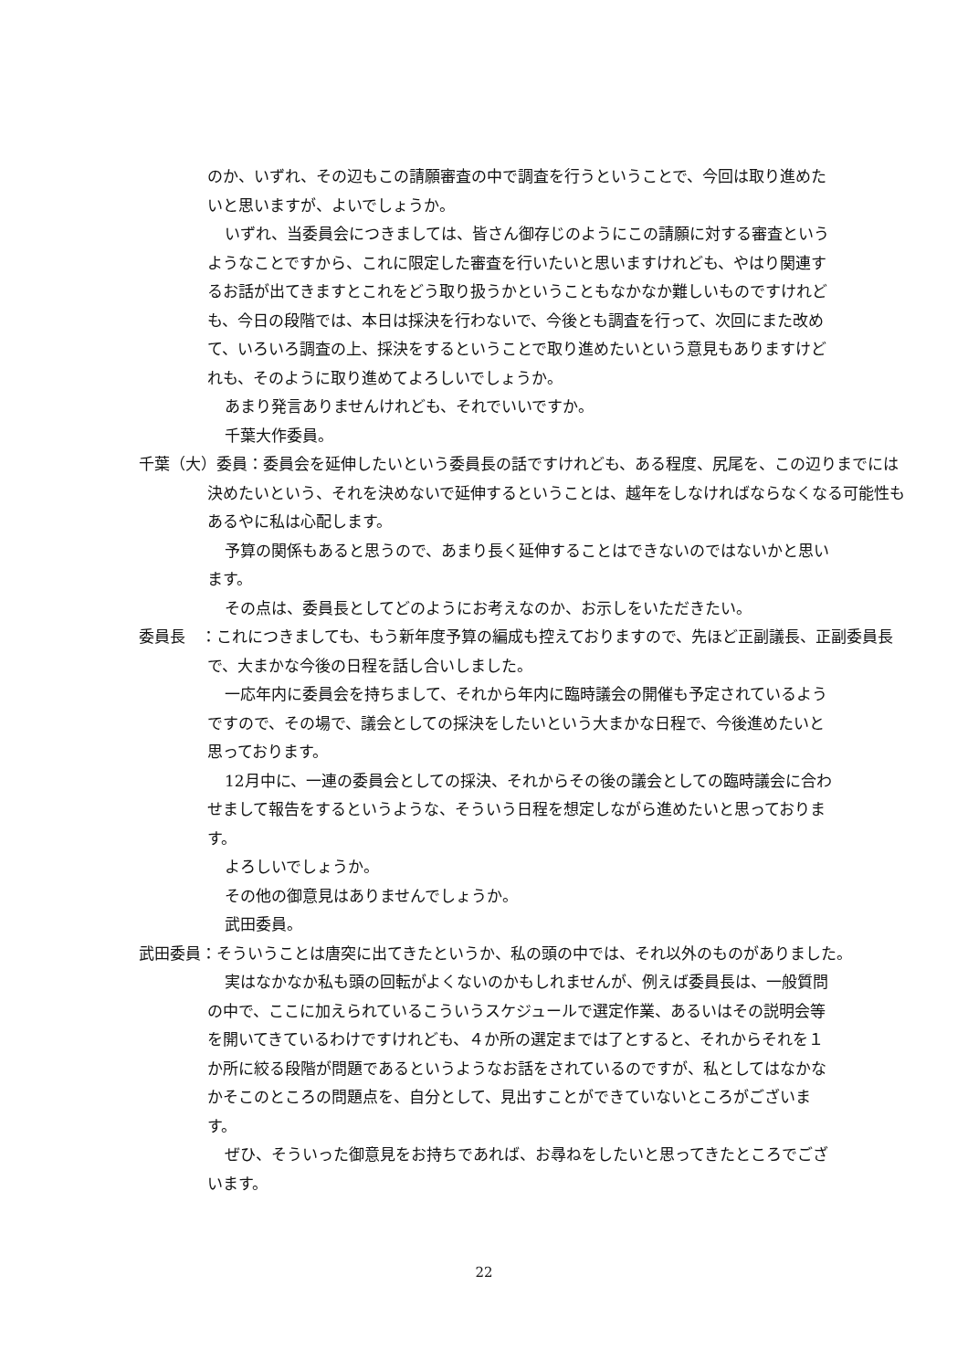のか、いずれ、その辺もこの請願審査の中で調査を行うということで、今回は取り進めたいと思いますが、よいでしょうか。
いずれ、当委員会につきましては、皆さん御存じのようにこの請願に対する審査というようなことですから、これに限定した審査を行いたいと思いますけれども、やはり関連するお話が出てきますとこれをどう取り扱うかということもなかなか難しいものですけれども、今日の段階では、本日は採決を行わないで、今後とも調査を行って、次回にまた改めて、いろいろ調査の上、採決をするということで取り進めたいという意見もありますけどれも、そのように取り進めてよろしいでしょうか。
あまり発言ありませんけれども、それでいいですか。
千葉大作委員。
千葉（大）委員：委員会を延伸したいという委員長の話ですけれども、ある程度、尻尾を、この辺りまでには決めたいという、それを決めないで延伸するということは、越年をしなければならなくなる可能性もあるやに私は心配します。
予算の関係もあると思うので、あまり長く延伸することはできないのではないかと思います。
その点は、委員長としてどのようにお考えなのか、お示しをいただきたい。
委員長　：これにつきましても、もう新年度予算の編成も控えておりますので、先ほど正副議長、正副委員長で、大まかな今後の日程を話し合いしました。
一応年内に委員会を持ちまして、それから年内に臨時議会の開催も予定されているようですので、その場で、議会としての採決をしたいという大まかな日程で、今後進めたいと思っております。
12月中に、一連の委員会としての採決、それからその後の議会としての臨時議会に合わせまして報告をするというような、そういう日程を想定しながら進めたいと思っております。
よろしいでしょうか。
その他の御意見はありませんでしょうか。
武田委員。
武田委員：そういうことは唐突に出てきたというか、私の頭の中では、それ以外のものがありました。
実はなかなか私も頭の回転がよくないのかもしれませんが、例えば委員長は、一般質問の中で、ここに加えられているこういうスケジュールで選定作業、あるいはその説明会等を開いてきているわけですけれども、４か所の選定までは了とすると、それからそれを１か所に絞る段階が問題であるというようなお話をされているのですが、私としてはなかなかそこのところの問題点を、自分として、見出すことができていないところがございます。
ぜひ、そういった御意見をお持ちであれば、お尋ねをしたいと思ってきたところでございます。
22